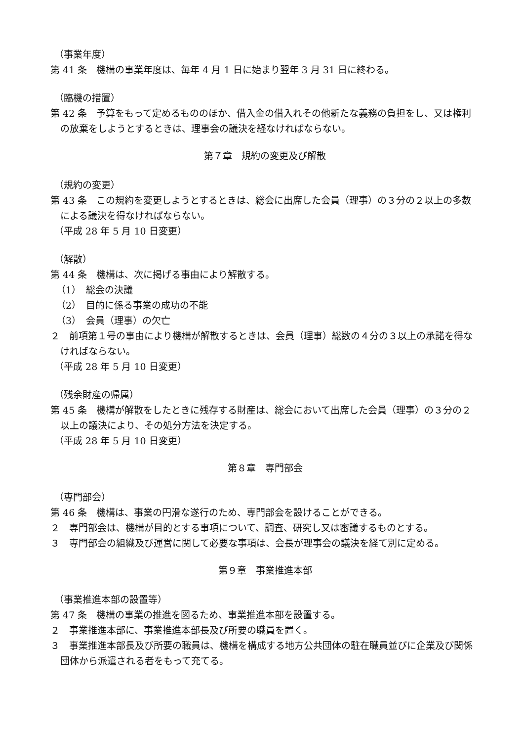（事業年度）
第 41 条　機構の事業年度は、毎年 4 月 1 日に始まり翌年 3 月 31 日に終わる。
（臨機の措置）
第 42 条　予算をもって定めるもののほか、借入金の借入れその他新たな義務の負担をし、又は権利の放棄をしようとするときは、理事会の議決を経なければならない。
第７章　規約の変更及び解散
（規約の変更）
第 43 条　この規約を変更しようとするときは、総会に出席した会員（理事）の３分の２以上の多数による議決を得なければならない。
（平成 28 年 5 月 10 日変更）
（解散）
第 44 条　機構は、次に掲げる事由により解散する。
（1）　総会の決議
（2）　目的に係る事業の成功の不能
（3）　会員（理事）の欠亡
２　前項第１号の事由により機構が解散するときは、会員（理事）総数の４分の３以上の承諾を得なければならない。
（平成 28 年 5 月 10 日変更）
（残余財産の帰属）
第 45 条　機構が解散をしたときに残存する財産は、総会において出席した会員（理事）の３分の２以上の議決により、その処分方法を決定する。
（平成 28 年 5 月 10 日変更）
第８章　専門部会
（専門部会）
第 46 条　機構は、事業の円滑な遂行のため、専門部会を設けることができる。
２　専門部会は、機構が目的とする事項について、調査、研究し又は審議するものとする。
３　専門部会の組織及び運営に関して必要な事項は、会長が理事会の議決を経て別に定める。
第９章　事業推進本部
（事業推進本部の設置等）
第 47 条　機構の事業の推進を図るため、事業推進本部を設置する。
２　事業推進本部に、事業推進本部長及び所要の職員を置く。
３　事業推進本部長及び所要の職員は、機構を構成する地方公共団体の駐在職員並びに企業及び関係団体から派遣される者をもって充てる。